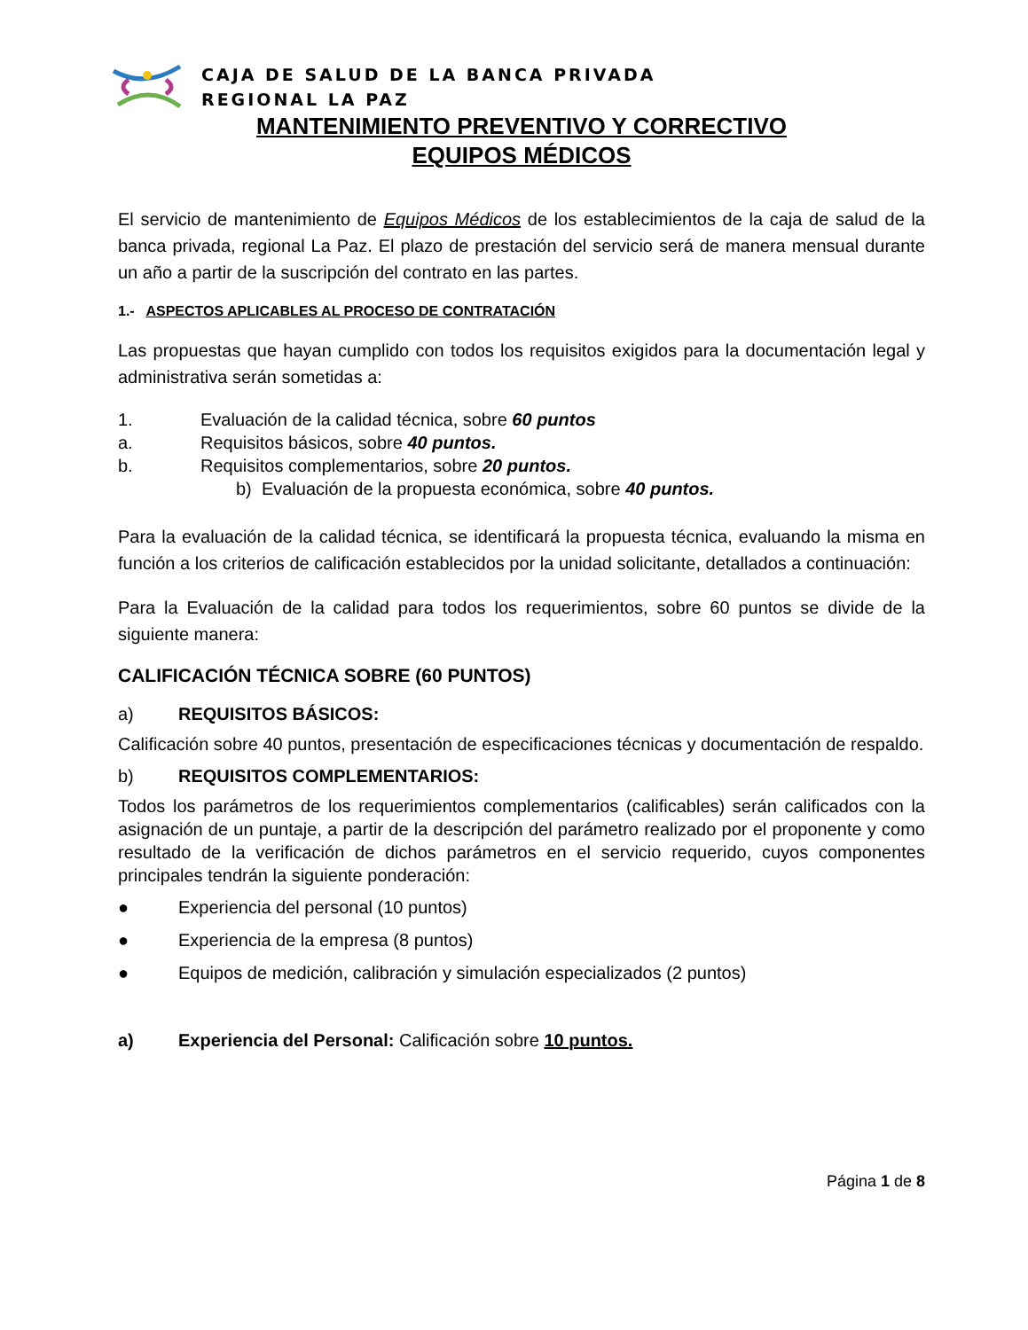CAJA DE SALUD DE LA BANCA PRIVADA
REGIONAL LA PAZ
MANTENIMIENTO PREVENTIVO Y CORRECTIVO
EQUIPOS MÉDICOS
El servicio de mantenimiento de Equipos Médicos de los establecimientos de la caja de salud de la banca privada, regional La Paz. El plazo de prestación del servicio será de manera mensual durante un año a partir de la suscripción del contrato en las partes.
1.- ASPECTOS APLICABLES AL PROCESO DE CONTRATACIÓN
Las propuestas que hayan cumplido con todos los requisitos exigidos para la documentación legal y administrativa serán sometidas a:
1. Evaluación de la calidad técnica, sobre 60 puntos
a. Requisitos básicos, sobre 40 puntos.
b. Requisitos complementarios, sobre 20 puntos.
b) Evaluación de la propuesta económica, sobre 40 puntos.
Para la evaluación de la calidad técnica, se identificará la propuesta técnica, evaluando la misma en función a los criterios de calificación establecidos por la unidad solicitante, detallados a continuación:
Para la Evaluación de la calidad para todos los requerimientos, sobre 60 puntos se divide de la siguiente manera:
CALIFICACIÓN TÉCNICA SOBRE (60 PUNTOS)
a) REQUISITOS BÁSICOS:
Calificación sobre 40 puntos, presentación de especificaciones técnicas y documentación de respaldo.
b) REQUISITOS COMPLEMENTARIOS:
Todos los parámetros de los requerimientos complementarios (calificables) serán calificados con la asignación de un puntaje, a partir de la descripción del parámetro realizado por el proponente y como resultado de la verificación de dichos parámetros en el servicio requerido, cuyos componentes principales tendrán la siguiente ponderación:
● Experiencia del personal (10 puntos)
● Experiencia de la empresa (8 puntos)
● Equipos de medición, calibración y simulación especializados (2 puntos)
a) Experiencia del Personal: Calificación sobre 10 puntos.
Página 1 de 8